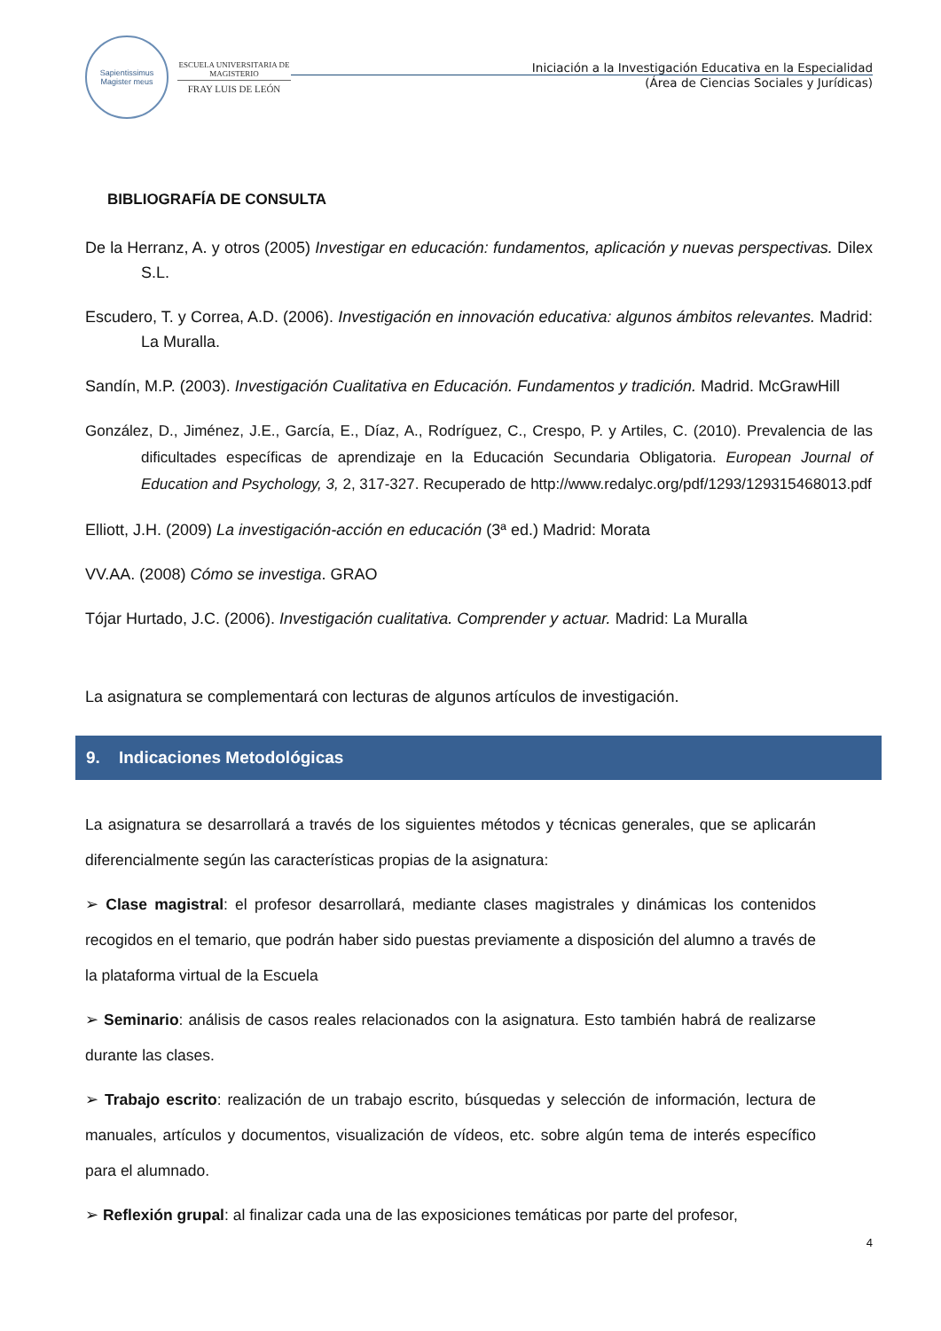Sapientissimus Magister meus
ESCUELA UNIVERSITARIA DE MAGISTERIO
FRAY LUIS DE LEÓN
Iniciación a la Investigación Educativa en la Especialidad
(Área de Ciencias Sociales y Jurídicas)
BIBLIOGRAFÍA DE CONSULTA
De la Herranz, A. y otros (2005) Investigar en educación: fundamentos, aplicación y nuevas perspectivas. Dilex S.L.
Escudero, T. y Correa, A.D. (2006). Investigación en innovación educativa: algunos ámbitos relevantes. Madrid: La Muralla.
Sandín, M.P. (2003). Investigación Cualitativa en Educación. Fundamentos y tradición. Madrid. McGrawHill
González, D., Jiménez, J.E., García, E., Díaz, A., Rodríguez, C., Crespo, P. y Artiles, C. (2010). Prevalencia de las dificultades específicas de aprendizaje en la Educación Secundaria Obligatoria. European Journal of Education and Psychology, 3, 2, 317-327. Recuperado de http://www.redalyc.org/pdf/1293/129315468013.pdf
Elliott, J.H. (2009) La investigación-acción en educación (3ª ed.) Madrid: Morata
VV.AA. (2008) Cómo se investiga. GRAO
Tójar Hurtado, J.C. (2006). Investigación cualitativa. Comprender y actuar. Madrid: La Muralla
La asignatura se complementará con lecturas de algunos artículos de investigación.
9. Indicaciones Metodológicas
La asignatura se desarrollará a través de los siguientes métodos y técnicas generales, que se aplicarán diferencialmente según las características propias de la asignatura:
➢ Clase magistral: el profesor desarrollará, mediante clases magistrales y dinámicas los contenidos recogidos en el temario, que podrán haber sido puestas previamente a disposición del alumno a través de la plataforma virtual de la Escuela
➢ Seminario: análisis de casos reales relacionados con la asignatura. Esto también habrá de realizarse durante las clases.
➢ Trabajo escrito: realización de un trabajo escrito, búsquedas y selección de información, lectura de manuales, artículos y documentos, visualización de vídeos, etc. sobre algún tema de interés específico para el alumnado.
➢ Reflexión grupal: al finalizar cada una de las exposiciones temáticas por parte del profesor,
4